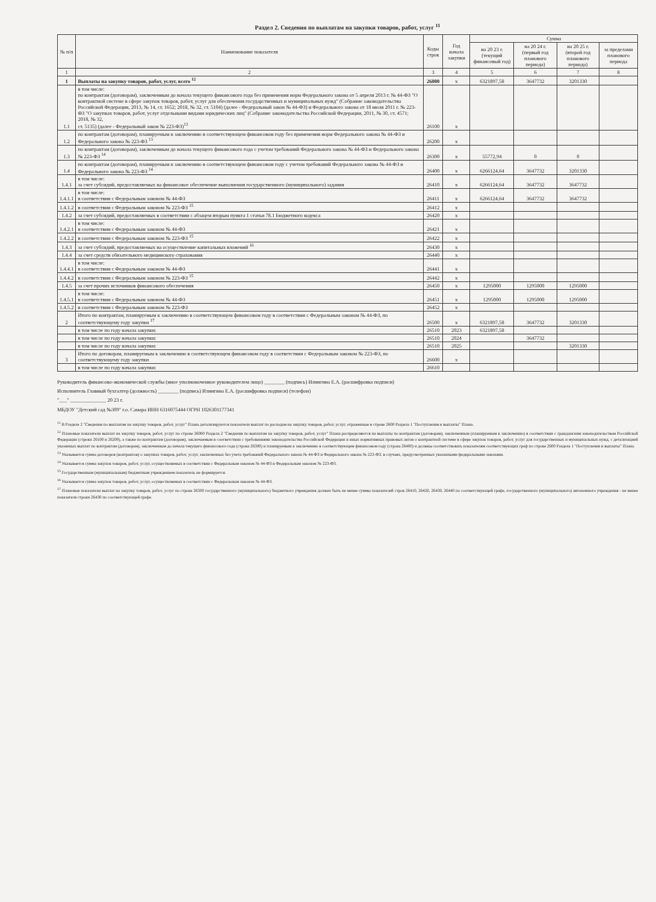Раздел 2. Сведения по выплатам на закупки товаров, работ, услуг <sup>11</sup>
| № п/п | Наименование показателя | Коды строк | Год начала закупки | Сумма | | | |
| --- | --- | --- | --- | --- | --- | --- | --- |
| | | | | на 20 23 г. (текущий финансовый год) | на 20 24 г. (первый год планового периода) | на 20 25 г. (второй год планового периода) | за пределами планового периода |
| 1 | 2 | 3 | 4 | 5 | 6 | 7 | 8 |
| 1 | Выплаты на закупку товаров, работ, услуг, всего <sup>12</sup> | 26000 | x | 6321897,58 | 3647732 | 3201330 | |
| 1.1 | в том числе: по контрактам (договорам), заключенным до начала текущего финансового года без применения норм Федерального закона от 5 апреля 2013 г. № 44-ФЗ "О контрактной системе в сфере закупок товаров, работ, услуг для обеспечения государственных и муниципальных нужд" (Собрание законодательства Российской Федерации, 2013, № 14, ст. 1652; 2018, № 32, ст. 5104) (далее - Федеральный закон № 44-ФЗ) и Федерального закона от 18 июля 2011 г. № 223-ФЗ "О закупках товаров, работ, услуг отдельными видами юридических лиц" (Собрание законодательства Российской Федерации, 2011, № 30, ст. 4571; 2018, № 32, ст. 5135) (далее - Федеральный закон № 223-ФЗ)<sup>13</sup> | 26100 | x | | | | |
| 1.2 | по контрактам (договорам), планируемым к заключению в соответствующем финансовом году без применения норм Федерального закона № 44-ФЗ и Федерального закона № 223-ФЗ <sup>13</sup> | 26200 | x | | | | |
| 1.3 | по контрактам (договорам), заключенным до начала текущего финансового года с учетом требований Федерального закона № 44-ФЗ и Федерального закона № 223-ФЗ <sup>14</sup> | 26300 | x | 55772,94 | 0 | 0 | |
| 1.4 | по контрактам (договорам), планируемым к заключению в соответствующем финансовом году с учетом требований Федерального закона № 44-ФЗ и Федерального закона № 223-ФЗ <sup>14</sup> | 26400 | x | 6266124,64 | 3647732 | 3201330 | |
| 1.4.1 | в том числе: за счет субсидий, предоставляемых на финансовое обеспечение выполнения государственного (муниципального) задания | 26410 | x | 6266124,64 | 3647732 | 3647732 | |
| 1.4.1.1 | в том числе: в соответствии с Федеральным законом № 44-ФЗ | 26411 | x | 6266124,64 | 3647732 | 3647732 | |
| 1.4.1.2 | в соответствии с Федеральным законом № 223-ФЗ <sup>15</sup> | 26412 | x | | | | |
| 1.4.2 | за счет субсидий, предоставляемых в соответствии с абзацем вторым пункта 1 статьи 78.1 Бюджетного кодекса | 26420 | x | | | | |
| 1.4.2.1 | в том числе: в соответствии с Федеральным законом № 44-ФЗ | 26421 | x | | | | |
| 1.4.2.2 | в соответствии с Федеральным законом № 223-ФЗ <sup>15</sup> | 26422 | x | | | | |
| 1.4.3 | за счет субсидий, предоставляемых на осуществление капитальных вложений <sup>16</sup> | 26430 | x | | | | |
| 1.4.4 | за счет средств обязательного медицинского страхования | 26440 | x | | | | |
| 1.4.4.1 | в том числе: в соответствии с Федеральным законом № 44-ФЗ | 26441 | x | | | | |
| 1.4.4.2 | в соответствии с Федеральным законом № 223-ФЗ <sup>15</sup> | 26442 | x | | | | |
| 1.4.5 | за счет прочих источников финансового обеспечения | 26450 | x | 1295000 | 1295000 | 1295000 | |
| 1.4.5.1 | в том числе: в соответствии с Федеральным законом № 44-ФЗ | 26451 | x | 1295000 | 1295000 | 1295000 | |
| 1.4.5.2 | в соответствии с Федеральным законом № 223-ФЗ | 26452 | x | | | | |
| 2 | Итого по контрактам, планируемым к заключению в соответствующем финансовом году в соответствии с Федеральным законом № 44-ФЗ, по соответствующему году закупки <sup>17</sup> | 26500 | x | 6321897,58 | 3647732 | 3201330 | |
| | в том числе по году начала закупки: | 26510 | 2023 | 6321897,58 | | | |
| | в том числе по году начала закупки: | 26510 | 2024 | | 3647732 | | |
| | в том числе по году начала закупки: | 26510 | 2025 | | | 3201330 | |
| 3 | Итого по договорам, планируемым к заключению в соответствующем финансовом году в соответствии с Федеральным законом № 223-ФЗ, по соответствующему году закупки | 26600 | x | | | | |
| | в том числе по году начала закупки: | 26610 | | | | | |
Руководитель финансово-экономической службы (иное уполномоченное руководителем лицо) ________ (подпись) Илингина Е.А. (расшифровка подписи)
Исполнитель Главный бухгалтер (должность) ________ (подпись) Илингина Е.А. (расшифровка подписи) (телефон)
"___" ______________ 20 23 г.
МБДОУ "Детский сад №309" г.о. Самара ИНН 6316075444 ОГРН 1026301177341
<sup>11</sup> В Разделе 2 "Сведения по выплатам на закупку товаров, работ, услуг" Плана детализируются показатели выплат по расходам на закупку товаров, работ, услуг, отраженные в строке 2600 Раздела 1 "Поступления и выплаты" Плана.
<sup>12</sup> Плановые показатели выплат на закупку товаров, работ, услуг по строке 26000 Раздела 2 "Сведения по выплатам на закупку товаров, работ, услуг" Плана распределяются на выплаты по контрактам (договорам), заключенным (планируемым к заключению) в соответствии с гражданским законодательством Российской Федерации (строки 26100 и 26200), а также по контрактам (договорам), заключаемым в соответствии с требованиями законодательства Российской Федерации и иных нормативных правовых актов о контрактной системе в сфере закупок товаров, работ, услуг для государственных и муниципальных нужд, с детализацией указанных выплат по контрактам (договорам), заключенным до начала текущего финансового года (строка 26300) и планируемым к заключению в соответствующем финансовом году (строка 26400) и должны соответствовать показателям соответствующих граф по строке 2600 Раздела 1 "Поступления и выплаты" Плана.
<sup>13</sup> Указывается сумма договоров (контрактов) о закупках товаров, работ, услуг, заключенных без учета требований Федерального закона № 44-ФЗ и Федерального закона № 223-ФЗ, в случаях, предусмотренных указанными федеральными законами.
<sup>14</sup> Указывается сумма закупок товаров, работ, услуг, осуществляемых в соответствии с Федеральным законом № 44-ФЗ и Федеральным законом № 223-ФЗ.
<sup>15</sup> Государственным (муниципальным) бюджетным учреждением показатель не формируется.
<sup>16</sup> Указывается сумма закупок товаров, работ, услуг, осуществляемых в соответствии с Федеральным законом № 44-ФЗ.
<sup>17</sup> Плановые показатели выплат на закупку товаров, работ, услуг по строке 26500 государственного (муниципального) бюджетного учреждения должен быть не менее суммы показателей строк 26410, 26420, 26430, 26440 по соответствующей графе, государственного (муниципального) автономного учреждения - не менее показателя строки 26430 по соответствующей графе.